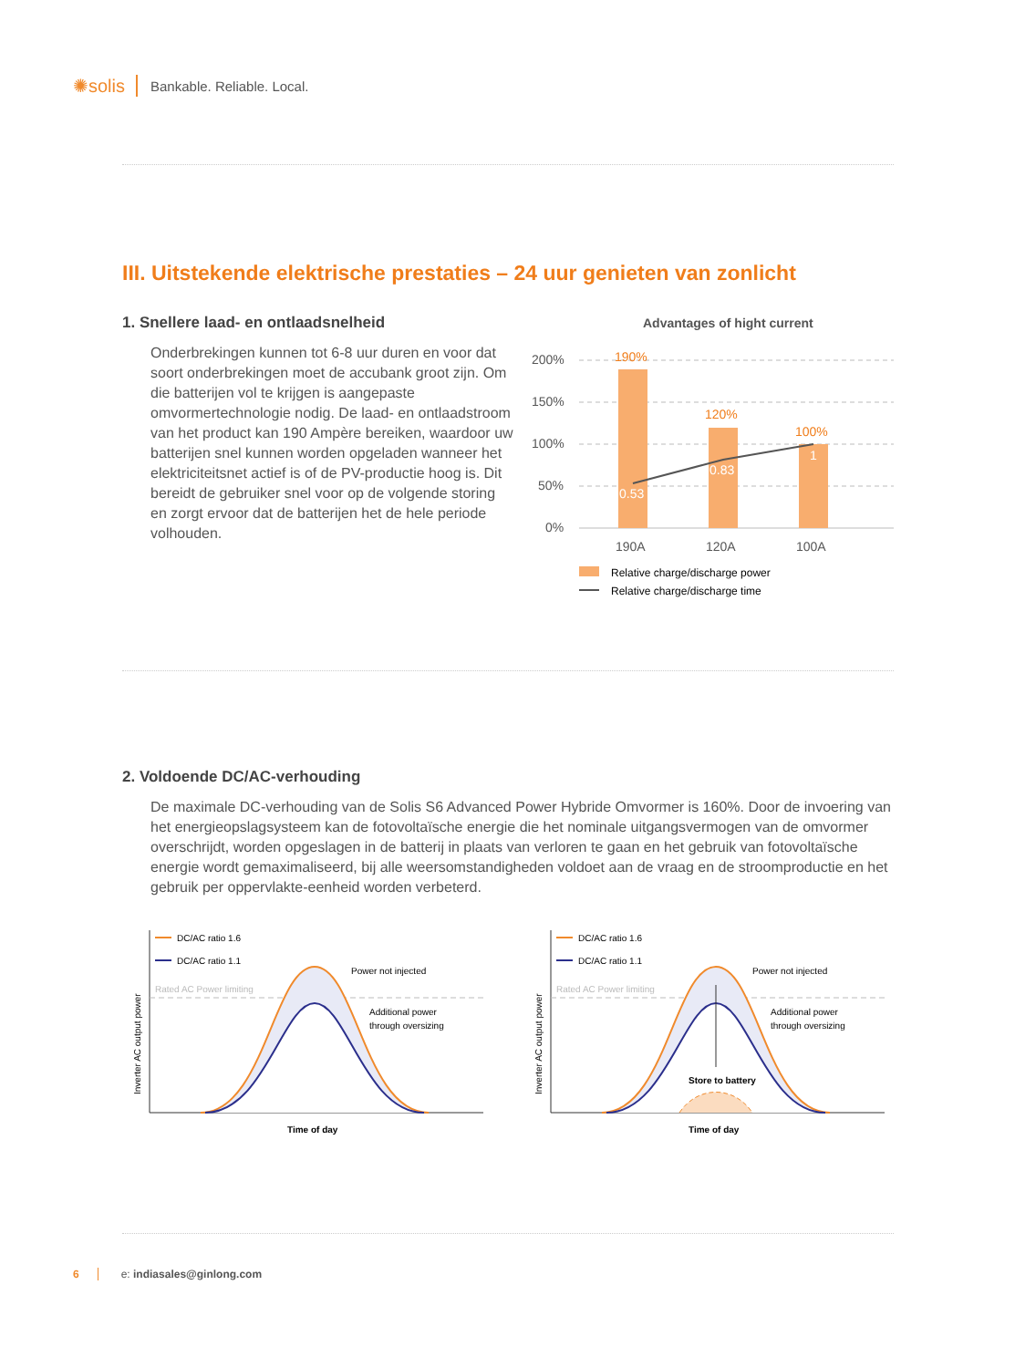✺solis Bankable. Reliable. Local.
III. Uitstekende elektrische prestaties – 24 uur genieten van zonlicht
1. Snellere laad- en ontlaadsnelheid
Onderbrekingen kunnen tot 6-8 uur duren en voor dat soort onderbrekingen moet de accubank groot zijn. Om die batterijen vol te krijgen is aangepaste omvormertechnologie nodig. De laad- en ontlaadstroom van het product kan 190 Ampère bereiken, waardoor uw batterijen snel kunnen worden opgeladen wanneer het elektriciteitsnet actief is of de PV-productie hoog is. Dit bereidt de gebruiker snel voor op de volgende storing en zorgt ervoor dat de batterijen het de hele periode volhouden.
Advantages of hight current
200%
150%
100%
50%
0%
190A
120A
100A
190%
120%
100%
0.53
0.83
1
Relative charge/discharge power
Relative charge/discharge time
2. Voldoende DC/AC-verhouding
De maximale DC-verhouding van de Solis S6 Advanced Power Hybride Omvormer is 160%. Door de invoering van het energieopslagsysteem kan de fotovoltaïsche energie die het nominale uitgangsvermogen van de omvormer overschrijdt, worden opgeslagen in de batterij in plaats van verloren te gaan en het gebruik van fotovoltaïsche energie wordt gemaximaliseerd, bij alle weersomstandigheden voldoet aan de vraag en de stroomproductie en het gebruik per oppervlakte-eenheid worden verbeterd.
DC/AC ratio 1.6
DC/AC ratio 1.1
Rated AC Power limiting
Power not injected
Additional power
through oversizing
Time of day
Inverter AC output power
DC/AC ratio 1.6
DC/AC ratio 1.1
Rated AC Power limiting
Store to battery
Power not injected
Additional power
through oversizing
Time of day
Inverter AC output power
6 e: indiasales@ginlong.com